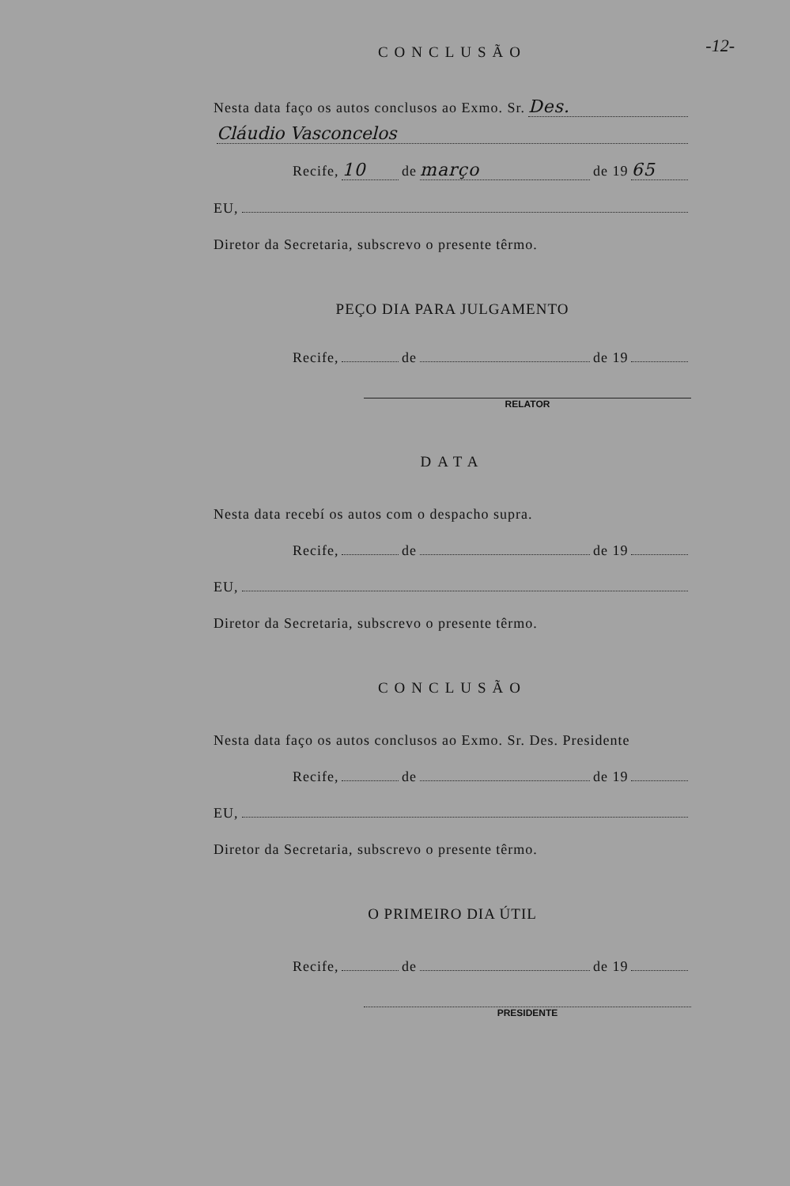-12-
CONCLUSÃO
Nesta data faço os autos conclusos ao Exmo. Sr. Des.
Cláudio Vasconcelos
Recife, 10 de março de 19 65
EU,
Diretor da Secretaria, subscrevo o presente têrmo.
PEÇO DIA PARA JULGAMENTO
Recife, de de 19
RELATOR
DATA
Nesta data recebí os autos com o despacho supra.
Recife, de de 19
EU,
Diretor da Secretaria, subscrevo o presente têrmo.
CONCLUSÃO
Nesta data faço os autos conclusos ao Exmo. Sr. Des. Presidente
Recife, de de 19
EU,
Diretor da Secretaria, subscrevo o presente têrmo.
O PRIMEIRO DIA ÚTIL
Recife, de de 19
PRESIDENTE